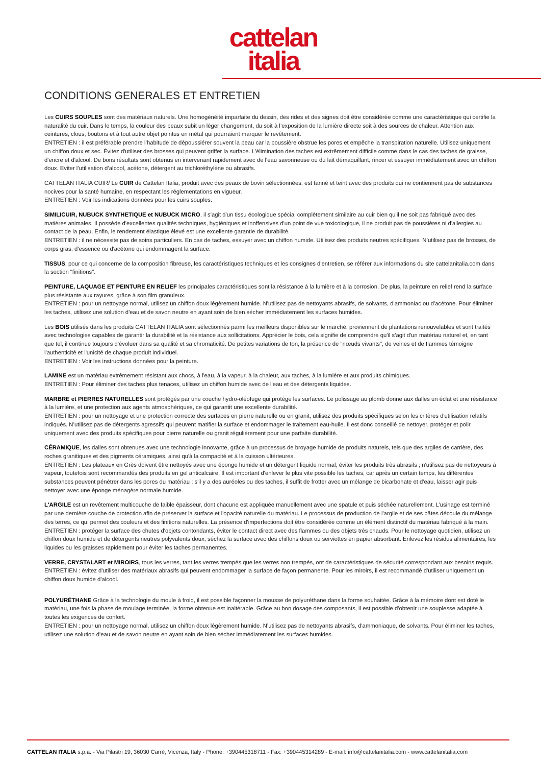cattelan
italia
CONDITIONS GENERALES ET ENTRETIEN
Les CUIRS SOUPLES sont des matériaux naturels. Une homogénéité imparfaite du dessin, des rides et des signes doit être considérée comme une caractéristique qui certifie la naturalité du cuir. Dans le temps, la couleur des peaux subit un léger changement, du soit à l’exposition de la lumière directe soit à des sources de chaleur. Attention aux ceintures, clous, boutons et à tout autre objet pointus en métal qui pourraient marquer le revêtement.
ENTRETIEN : il est préférable prendre l’habitude de dépoussiérer souvent la peau car la poussière obstrue les pores et empêche la transpiration naturelle. Utilisez uniquement un chiffon doux et sec. Évitez d'utiliser des brosses qui peuvent griffer la surface. L'élimination des taches est extrêmement difficile comme dans le cas des taches de graisse, d'encre et d'alcool. De bons résultats sont obtenus en intervenant rapidement avec de l'eau savonneuse ou du lait démaquillant, rincer et essuyer immédiatement avec un chiffon doux. Eviter l’utilisation d’alcool, acétone, détergent au trichloréthylène ou abrasifs.
CATTELAN ITALIA CUIR/ Le CUIR de Cattelan Italia, produit avec des peaux de bovin sélectionnées, est tanné et teint avec des produits qui ne contiennent pas de substances nocives pour la santé humaine, en respectant les réglementations en vigueur.
ENTRETIEN : Voir les indications données pour les cuirs souples.
SIMILICUIR, NUBUCK SYNTHETIQUE et NUBUCK MICRO, il s'agit d'un tissu écologique spécial complètement similaire au cuir bien qu'il ne soit pas fabriqué avec des matières animales. Il possède d'excellentes qualités techniques, hygiéniques et inoffensives d'un point de vue toxicologique, il ne produit pas de poussières ni d'allergies au contact de la peau. Enfin, le rendement élastique élevé est une excellente garantie de durabilité.
ENTRETIEN : il ne nécessite pas de soins particuliers. En cas de taches, essuyer avec un chiffon humide. Utilisez des produits neutres spécifiques. N’utilisez pas de brosses, de corps gras, d'essence ou d'acétone qui endommagent la surface.
TISSUS, pour ce qui concerne de la composition fibreuse, les caractéristiques techniques et les consignes d'entretien, se référer aux informations du site cattelanitalia.com dans la section "finitions".
PEINTURE, LAQUAGE ET PEINTURE EN RELIEF les principales caractéristiques sont la résistance à la lumière et à la corrosion. De plus, la peinture en relief rend la surface plus résistante aux rayures, grâce à son film granuleux.
ENTRETIEN : pour un nettoyage normal, utilisez un chiffon doux légèrement humide. N'utilisez pas de nettoyants abrasifs, de solvants, d'ammoniac ou d'acétone. Pour éliminer les taches, utilisez une solution d'eau et de savon neutre en ayant soin de bien sécher immédiatement les surfaces humides.
Les BOIS utilisés dans les produits CATTELAN ITALIA sont sélectionnés parmi les meilleurs disponibles sur le marché, proviennent de plantations renouvelables et sont traités avec technologies capables de garantir la durabilité et la résistance aux sollicitations. Apprécier le bois, cela signifie de comprendre qu'il s'agit d'un matériau naturel et, en tant que tel, il continue toujours d'évoluer dans sa qualité et sa chromaticité. De petites variations de ton, la présence de "nœuds vivants", de veines et de flammes témoigne l'authenticité et l'unicité de chaque produit individuel.
ENTRETIEN : Voir les instructions données pour la peinture.
LAMINE est un matériau extrêmement résistant aux chocs, à l'eau, à la vapeur, à la chaleur, aux taches, à la lumière et aux produits chimiques.
ENTRETIEN : Pour éliminer des taches plus tenaces, utilisez un chiffon humide avec de l'eau et des détergents liquides.
MARBRE et PIERRES NATURELLES sont protégés par une couche hydro-oléofuge qui protège les surfaces. Le polissage au plomb donne aux dalles un éclat et une résistance à la lumière, et une protection aux agents atmosphériques, ce qui garantit une excellente durabilité.
ENTRETIEN : pour un nettoyage et une protection correcte des surfaces en pierre naturelle ou en granit, utilisez des produits spécifiques selon les critères d'utilisation relatifs indiqués. N’utilisez pas de détergents agressifs qui peuvent matifier la surface et endommager le traitement eau-huile. Il est donc conseillé de nettoyer, protéger et polir uniquement avec des produits spécifiques pour pierre naturelle ou granit régulièrement pour une parfaite durabilité.
CÉRAMIQUE, les dalles sont obtenues avec une technologie innovante, grâce à un processus de broyage humide de produits naturels, tels que des argiles de carrière, des roches granitiques et des pigments céramiques, ainsi qu'à la compacité et à la cuisson ultérieures.
ENTRETIEN : Les plateaux en Grès doivent être nettoyés avec une éponge humide et un détergent liquide normal, éviter les produits très abrasifs ; n'utilisez pas de nettoyeurs à vapeur, toutefois sont recommandés des produits en gel anticalcaire. Il est important d'enlever le plus vite possible les taches, car après un certain temps, les différentes substances peuvent pénétrer dans les pores du matériau ; s'il y a des auréoles ou des taches, il suffit de frotter avec un mélange de bicarbonate et d'eau, laisser agir puis nettoyer avec une éponge ménagère normale humide.
L'ARGILE est un revêtement multicouche de faible épaisseur, dont chacune est appliquée manuellement avec une spatule et puis séchée naturellement. L’usinage est terminé par une dernière couche de protection afin de préserver la surface et l'opacité naturelle du matériau. Le processus de production de l'argile et de ses pâtes découle du mélange des terres, ce qui permet des couleurs et des finitions naturelles. La présence d'imperfections doit être considérée comme un élément distinctif du matériau fabriqué à la main.
ENTRETIEN : protéger la surface des chutes d'objets contondants, éviter le contact direct avec des flammes ou des objets très chauds. Pour le nettoyage quotidien, utilisez un chiffon doux humide et de détergents neutres polyvalents doux, séchez la surface avec des chiffons doux ou serviettes en papier absorbant. Enlevez les résidus alimentaires, les liquides ou les graisses rapidement pour éviter les taches permanentes.
VERRE, CRYSTALART et MIROIRS, tous les verres, tant les verres trempés que les verres non trempés, ont de caractéristiques de sécurité correspondant aux besoins requis.
ENTRETIEN : évitez d'utiliser des matériaux abrasifs qui peuvent endommager la surface de façon permanente. Pour les miroirs, il est recommandé d'utiliser uniquement un chiffon doux humide d'alcool.
POLYURÉTHANE Grâce à la technologie du moule à froid, il est possible façonner la mousse de polyuréthane dans la forme souhaitée. Grâce à la mémoire dont est doté le matériau, une fois la phase de moulage terminée, la forme obtenue est inaltérable. Grâce au bon dosage des composants, il est possible d'obtenir une souplesse adaptée à toutes les exigences de confort.
ENTRETIEN : pour un nettoyage normal, utilisez un chiffon doux légèrement humide. N’utilisez pas de nettoyants abrasifs, d'ammoniaque, de solvants. Pour éliminer les taches, utilisez une solution d'eau et de savon neutre en ayant soin de bien sécher immédiatement les surfaces humides.
CATTELAN ITALIA s.p.a. - Via Pilastri 19, 36030 Carrè, Vicenza, Italy - Phone: +390445318711 - Fax: +390445314289 - E-mail: info@cattelanitalia.com - www.cattelanitalia.com